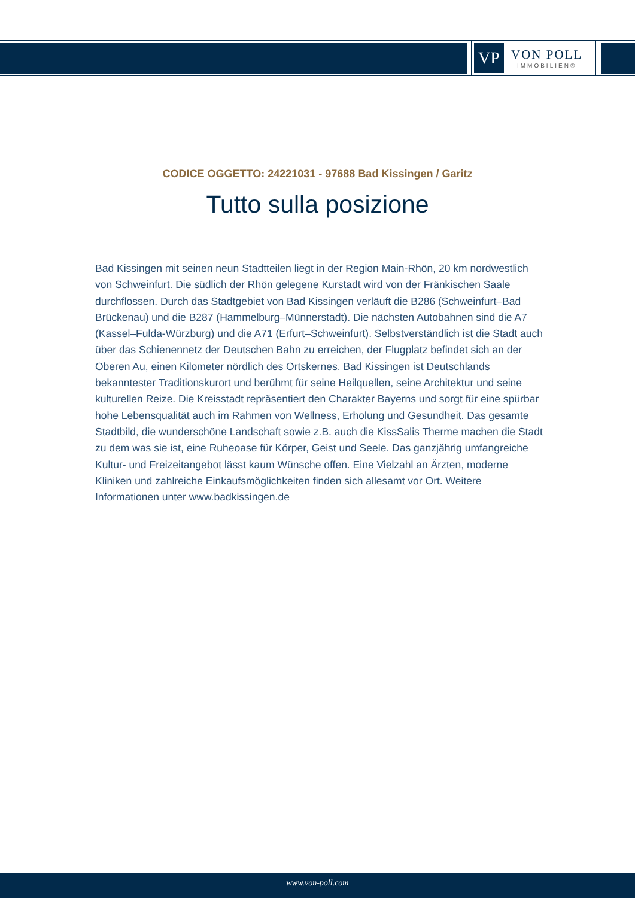VP
VON POLL
IMMOBILIEN®
CODICE OGGETTO: 24221031 - 97688 Bad Kissingen / Garitz
Tutto sulla posizione
Bad Kissingen mit seinen neun Stadtteilen liegt in der Region Main-Rhön, 20 km nordwestlich von Schweinfurt. Die südlich der Rhön gelegene Kurstadt wird von der Fränkischen Saale durchflossen. Durch das Stadtgebiet von Bad Kissingen verläuft die B286 (Schweinfurt–Bad Brückenau) und die B287 (Hammelburg–Münnerstadt). Die nächsten Autobahnen sind die A7 (Kassel–Fulda-Würzburg) und die A71 (Erfurt–Schweinfurt). Selbstverständlich ist die Stadt auch über das Schienennetz der Deutschen Bahn zu erreichen, der Flugplatz befindet sich an der Oberen Au, einen Kilometer nördlich des Ortskernes. Bad Kissingen ist Deutschlands bekanntester Traditionskurort und berühmt für seine Heilquellen, seine Architektur und seine kulturellen Reize. Die Kreisstadt repräsentiert den Charakter Bayerns und sorgt für eine spürbar hohe Lebensqualität auch im Rahmen von Wellness, Erholung und Gesundheit. Das gesamte Stadtbild, die wunderschöne Landschaft sowie z.B. auch die KissSalis Therme machen die Stadt zu dem was sie ist, eine Ruheoase für Körper, Geist und Seele. Das ganzjährig umfangreiche Kultur- und Freizeitangebot lässt kaum Wünsche offen. Eine Vielzahl an Ärzten, moderne Kliniken und zahlreiche Einkaufsmöglichkeiten finden sich allesamt vor Ort. Weitere Informationen unter www.badkissingen.de
www.von-poll.com